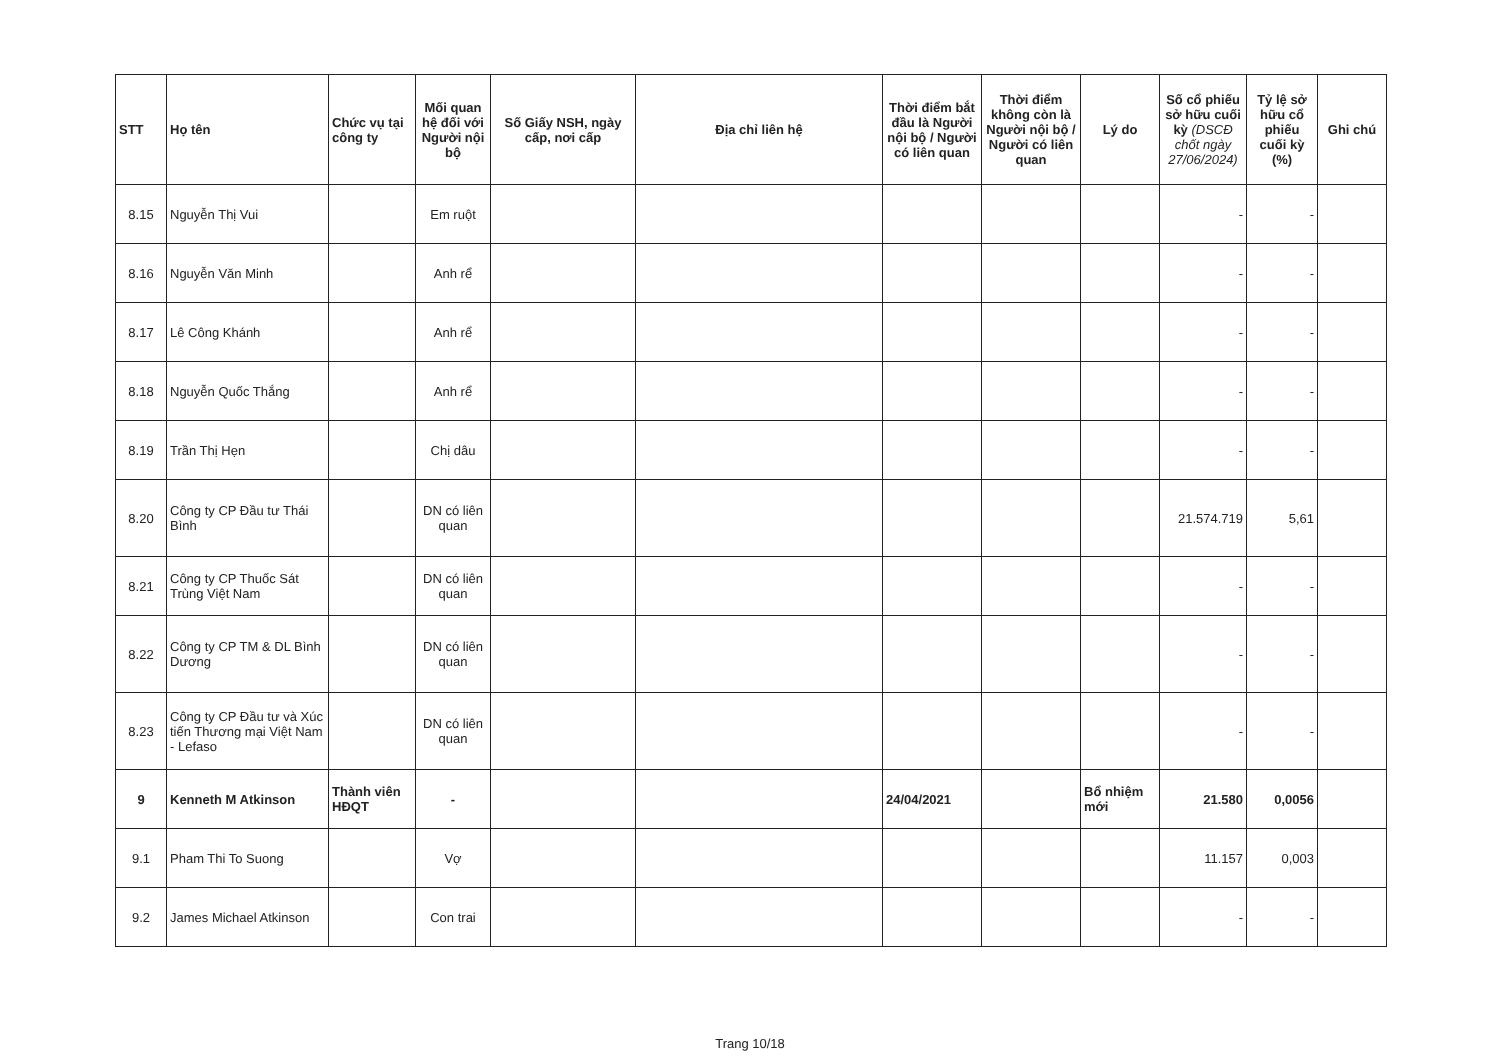| STT | Họ tên | Chức vụ tại công ty | Mối quan hệ đối với Người nội bộ | Số Giấy NSH, ngày cấp, nơi cấp | Địa chỉ liên hệ | Thời điểm bắt đầu là Người nội bộ / Người có liên quan | Thời điểm không còn là Người nội bộ / Người có liên quan | Lý do | Số cổ phiếu sở hữu cuối kỳ (DSCĐ chốt ngày 27/06/2024) | Tỷ lệ sở hữu cổ phiếu cuối kỳ (%) | Ghi chú |
| --- | --- | --- | --- | --- | --- | --- | --- | --- | --- | --- | --- |
| 8.15 | Nguyễn Thị Vui | | Em ruột | | | | | | - | - | |
| 8.16 | Nguyễn Văn Minh | | Anh rể | | | | | | - | - | |
| 8.17 | Lê Công Khánh | | Anh rể | | | | | | - | - | |
| 8.18 | Nguyễn Quốc Thắng | | Anh rể | | | | | | - | - | |
| 8.19 | Trần Thị Hẹn | | Chị dâu | | | | | | - | - | |
| 8.20 | Công ty CP Đầu tư Thái Bình | | DN có liên quan | | | | | | 21.574.719 | 5,61 | |
| 8.21 | Công ty CP Thuốc Sát Trùng Việt Nam | | DN có liên quan | | | | | | - | - | |
| 8.22 | Công ty CP TM & DL Bình Dương | | DN có liên quan | | | | | | - | - | |
| 8.23 | Công ty CP Đầu tư và Xúc tiến Thương mại Việt Nam - Lefaso | | DN có liên quan | | | | | | - | - | |
| 9 | Kenneth M Atkinson | Thành viên HĐQT | - | | | 24/04/2021 | | Bổ nhiệm mới | 21.580 | 0,0056 | |
| 9.1 | Pham Thi To Suong | | Vợ | | | | | | 11.157 | 0,003 | |
| 9.2 | James Michael Atkinson | | Con trai | | | | | | - | - | |
Trang 10/18